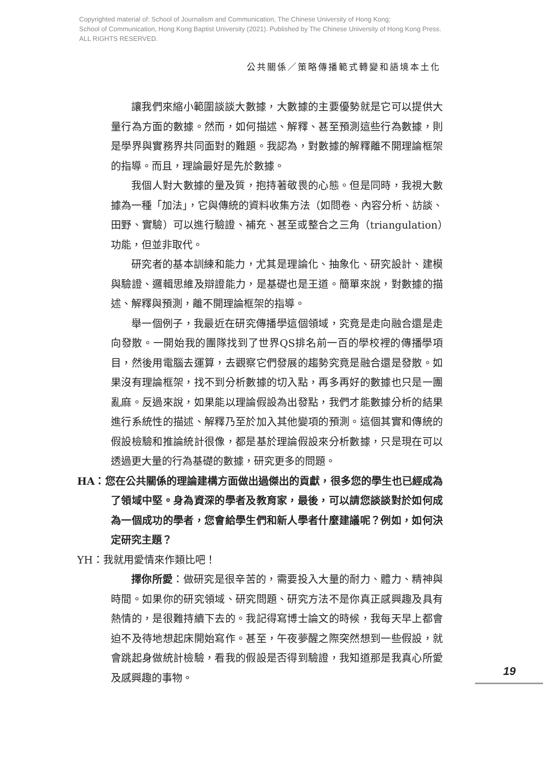Copyrighted material of: School of Journalism and Communication, The Chinese University of Hong Kong;
School of Communication, Hong Kong Baptist University (2021). Published by The Chinese University of Hong Kong Press.
ALL RIGHTS RESERVED.
公共關係／策略傳播範式轉變和語境本土化
讓我們來縮小範圍談談大數據，大數據的主要優勢就是它可以提供大量行為方面的數據。然而，如何描述、解釋、甚至預測這些行為數據，則是學界與實務界共同面對的難題。我認為，對數據的解釋離不開理論框架的指導。而且，理論最好是先於數據。
我個人對大數據的量及質，抱持著敬畏的心態。但是同時，我視大數據為一種「加法」，它與傳統的資料收集方法（如問卷、內容分析、訪談、田野、實驗）可以進行驗證、補充、甚至或整合之三角（triangulation）功能，但並非取代。
研究者的基本訓練和能力，尤其是理論化、抽象化、研究設計、建模與驗證、邏輯思維及辯證能力，是基礎也是王道。簡單來說，對數據的描述、解釋與預測，離不開理論框架的指導。
舉一個例子，我最近在研究傳播學這個領域，究竟是走向融合還是走向發散。一開始我的團隊找到了世界QS排名前一百的學校裡的傳播學項目，然後用電腦去運算，去觀察它們發展的趨勢究竟是融合還是發散。如果沒有理論框架，找不到分析數據的切入點，再多再好的數據也只是一團亂麻。反過來說，如果能以理論假設為出發點，我們才能數據分析的結果進行系統性的描述、解釋乃至於加入其他變項的預測。這個其實和傳統的假設檢驗和推論統計很像，都是基於理論假設來分析數據，只是現在可以透過更大量的行為基礎的數據，研究更多的問題。
HA：您在公共關係的理論建構方面做出過傑出的貢獻，很多您的學生也已經成為了領域中堅。身為資深的學者及教育家，最後，可以請您談談對於如何成為一個成功的學者，您會給學生們和新人學者什麼建議呢？例如，如何決定研究主題？
YH：我就用愛情來作類比吧！
擇你所愛：做研究是很辛苦的，需要投入大量的耐力、體力、精神與時間。如果你的研究領域、研究問題、研究方法不是你真正感興趣及具有熱情的，是很難持續下去的。我記得寫博士論文的時候，我每天早上都會迫不及待地想起床開始寫作。甚至，午夜夢醒之際突然想到一些假設，就會跳起身做統計檢驗，看我的假設是否得到驗證，我知道那是我真心所愛及感興趣的事物。
19